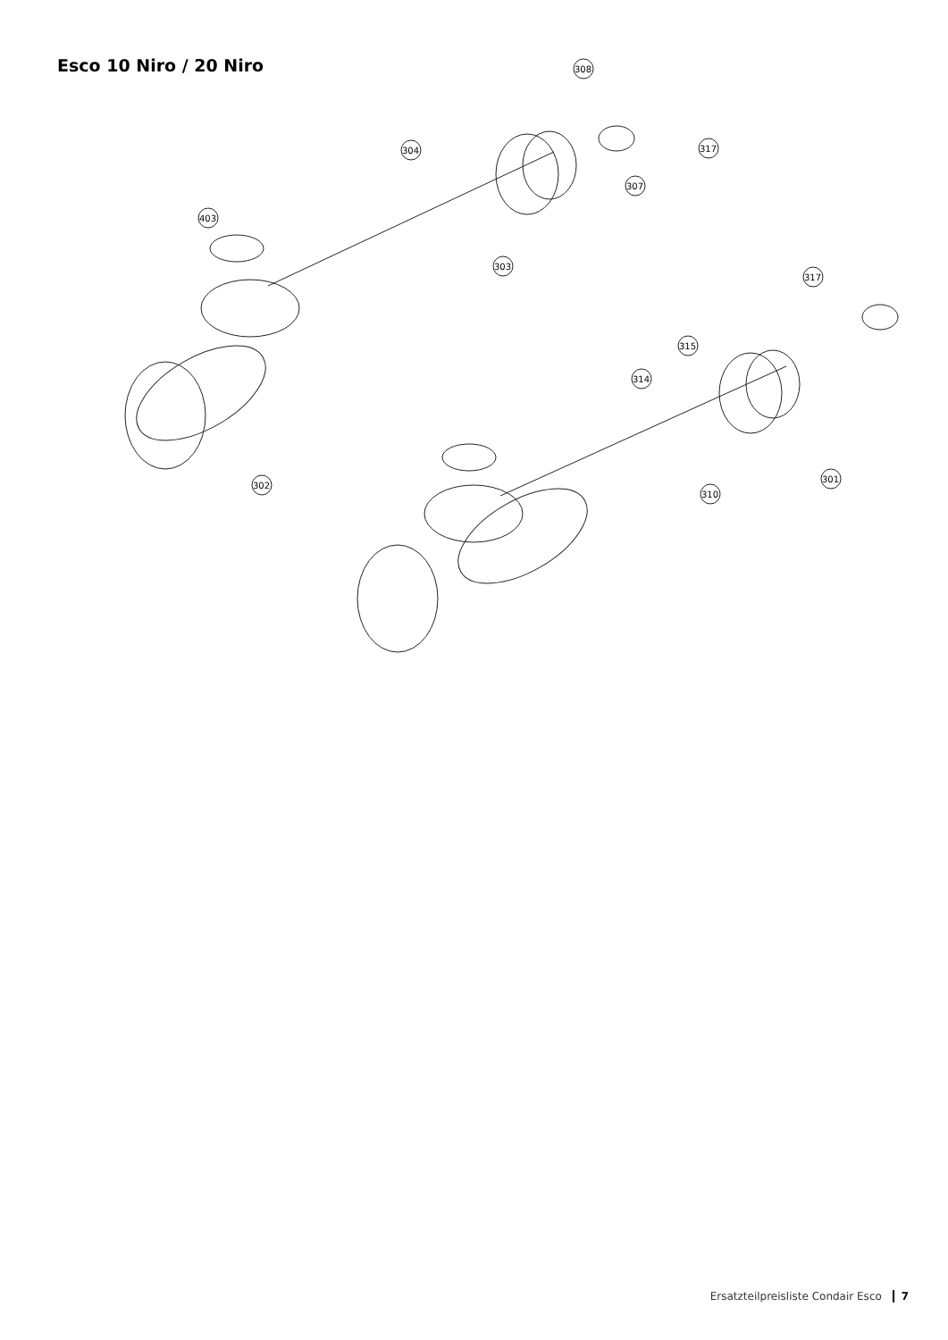Esco 10 Niro / 20 Niro
308
317
304
307
403
303
317
315
314
302
301
310
Ersatzteilpreisliste Condair Esco 7